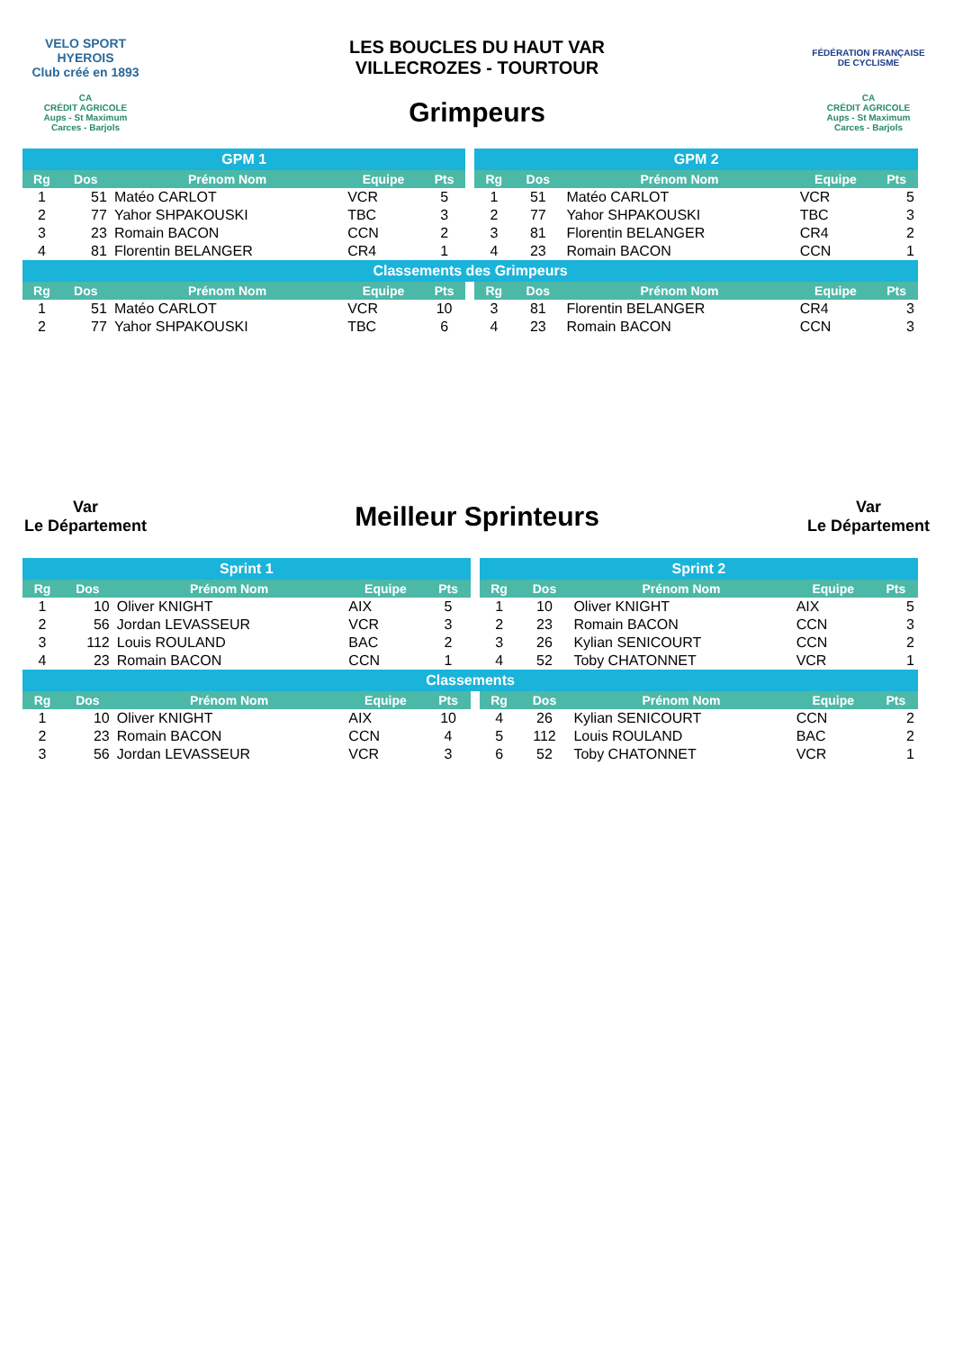VELO SPORT HYEROIS
Club créé en 1893
LES BOUCLES DU HAUT VAR
VILLECROZES - TOURTOUR
FÉDÉRATION FRANÇAISE DE CYCLISME
CA
CRÉDIT AGRICOLE
Aups - St Maximum
Carces - Barjols
Grimpeurs
CA
CRÉDIT AGRICOLE
Aups - St Maximum
Carces - Barjols
| GPM 1 | | | | | | GPM 2 | | | | |
| Rg | Dos | Prénom Nom | Equipe | Pts | | Rg | Dos | Prénom Nom | Equipe | Pts |
| 1 | 51 | Matéo CARLOT | VCR | 5 | | 1 | 51 | Matéo CARLOT | VCR | 5 |
| 2 | 77 | Yahor SHPAKOUSKI | TBC | 3 | | 2 | 77 | Yahor SHPAKOUSKI | TBC | 3 |
| 3 | 23 | Romain BACON | CCN | 2 | | 3 | 81 | Florentin BELANGER | CR4 | 2 |
| 4 | 81 | Florentin BELANGER | CR4 | 1 | | 4 | 23 | Romain BACON | CCN | 1 |
| Classements des Grimpeurs | | | | | | | | | | |
| Rg | Dos | Prénom Nom | Equipe | Pts | | Rg | Dos | Prénom Nom | Equipe | Pts |
| 1 | 51 | Matéo CARLOT | VCR | 10 | | 3 | 81 | Florentin BELANGER | CR4 | 3 |
| 2 | 77 | Yahor SHPAKOUSKI | TBC | 6 | | 4 | 23 | Romain BACON | CCN | 3 |
Var
Le Département
Meilleur Sprinteurs
Var
Le Département
| Sprint 1 | | | | | | Sprint 2 | | | | |
| Rg | Dos | Prénom Nom | Equipe | Pts | | Rg | Dos | Prénom Nom | Equipe | Pts |
| 1 | 10 | Oliver KNIGHT | AIX | 5 | | 1 | 10 | Oliver KNIGHT | AIX | 5 |
| 2 | 56 | Jordan LEVASSEUR | VCR | 3 | | 2 | 23 | Romain BACON | CCN | 3 |
| 3 | 112 | Louis ROULAND | BAC | 2 | | 3 | 26 | Kylian SENICOURT | CCN | 2 |
| 4 | 23 | Romain BACON | CCN | 1 | | 4 | 52 | Toby CHATONNET | VCR | 1 |
| Classements | | | | | | | | | | |
| Rg | Dos | Prénom Nom | Equipe | Pts | | Rg | Dos | Prénom Nom | Equipe | Pts |
| 1 | 10 | Oliver KNIGHT | AIX | 10 | | 4 | 26 | Kylian SENICOURT | CCN | 2 |
| 2 | 23 | Romain BACON | CCN | 4 | | 5 | 112 | Louis ROULAND | BAC | 2 |
| 3 | 56 | Jordan LEVASSEUR | VCR | 3 | | 6 | 52 | Toby CHATONNET | VCR | 1 |